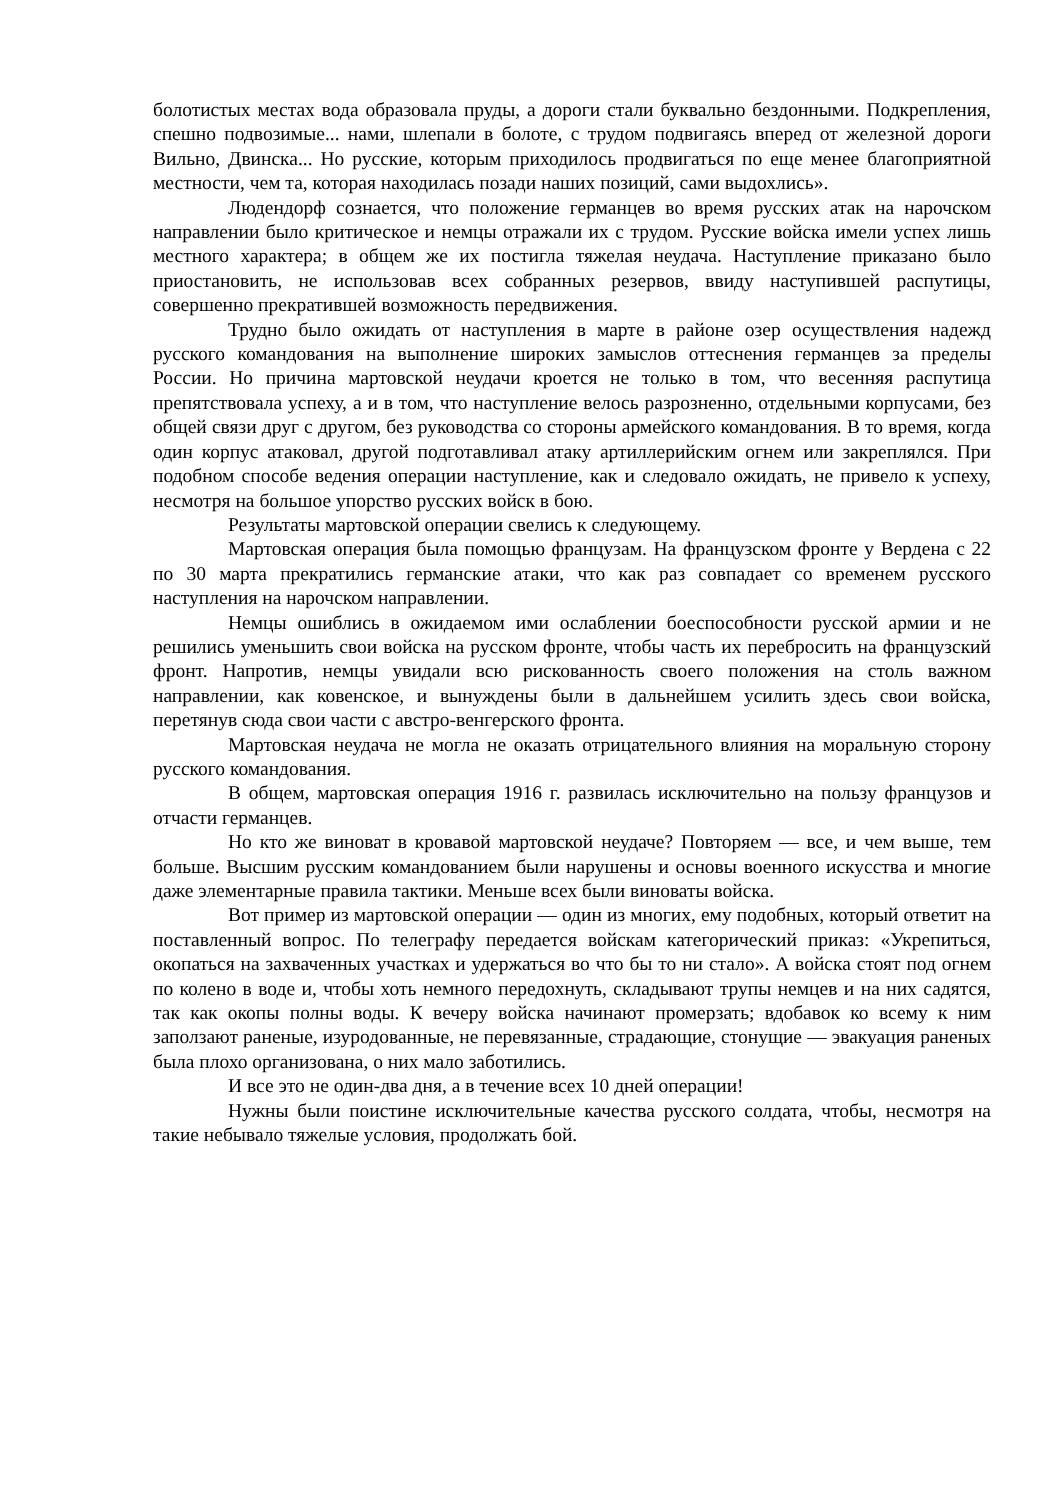болотистых местах вода образовала пруды, а дороги стали буквально бездонными. Подкрепления, спешно подвозимые... нами, шлепали в болоте, с трудом подвигаясь вперед от железной дороги Вильно, Двинска... Но русские, которым приходилось продвигаться по еще менее благоприятной местности, чем та, которая находилась позади наших позиций, сами выдохлись».
Людендорф сознается, что положение германцев во время русских атак на нарочском направлении было критическое и немцы отражали их с трудом. Русские войска имели успех лишь местного характера; в общем же их постигла тяжелая неудача. Наступление приказано было приостановить, не использовав всех собранных резервов, ввиду наступившей распутицы, совершенно прекратившей возможность передвижения.
Трудно было ожидать от наступления в марте в районе озер осуществления надежд русского командования на выполнение широких замыслов оттеснения германцев за пределы России. Но причина мартовской неудачи кроется не только в том, что весенняя распутица препятствовала успеху, а и в том, что наступление велось разрозненно, отдельными корпусами, без общей связи друг с другом, без руководства со стороны армейского командования. В то время, когда один корпус атаковал, другой подготавливал атаку артиллерийским огнем или закреплялся. При подобном способе ведения операции наступление, как и следовало ожидать, не привело к успеху, несмотря на большое упорство русских войск в бою.
Результаты мартовской операции свелись к следующему.
Мартовская операция была помощью французам. На французском фронте у Вердена с 22 по 30 марта прекратились германские атаки, что как раз совпадает со временем русского наступления на нарочском направлении.
Немцы ошиблись в ожидаемом ими ослаблении боеспособности русской армии и не решились уменьшить свои войска на русском фронте, чтобы часть их перебросить на французский фронт. Напротив, немцы увидали всю рискованность своего положения на столь важном направлении, как ковенское, и вынуждены были в дальнейшем усилить здесь свои войска, перетянув сюда свои части с австро-венгерского фронта.
Мартовская неудача не могла не оказать отрицательного влияния на моральную сторону русского командования.
В общем, мартовская операция 1916 г. развилась исключительно на пользу французов и отчасти германцев.
Но кто же виноват в кровавой мартовской неудаче? Повторяем — все, и чем выше, тем больше. Высшим русским командованием были нарушены и основы военного искусства и многие даже элементарные правила тактики. Меньше всех были виноваты войска.
Вот пример из мартовской операции — один из многих, ему подобных, который ответит на поставленный вопрос. По телеграфу передается войскам категорический приказ: «Укрепиться, окопаться на захваченных участках и удержаться во что бы то ни стало». А войска стоят под огнем по колено в воде и, чтобы хоть немного передохнуть, складывают трупы немцев и на них садятся, так как окопы полны воды. К вечеру войска начинают промерзать; вдобавок ко всему к ним заползают раненые, изуродованные, не перевязанные, страдающие, стонущие — эвакуация раненых была плохо организована, о них мало заботились.
И все это не один-два дня, а в течение всех 10 дней операции!
Нужны были поистине исключительные качества русского солдата, чтобы, несмотря на такие небывало тяжелые условия, продолжать бой.